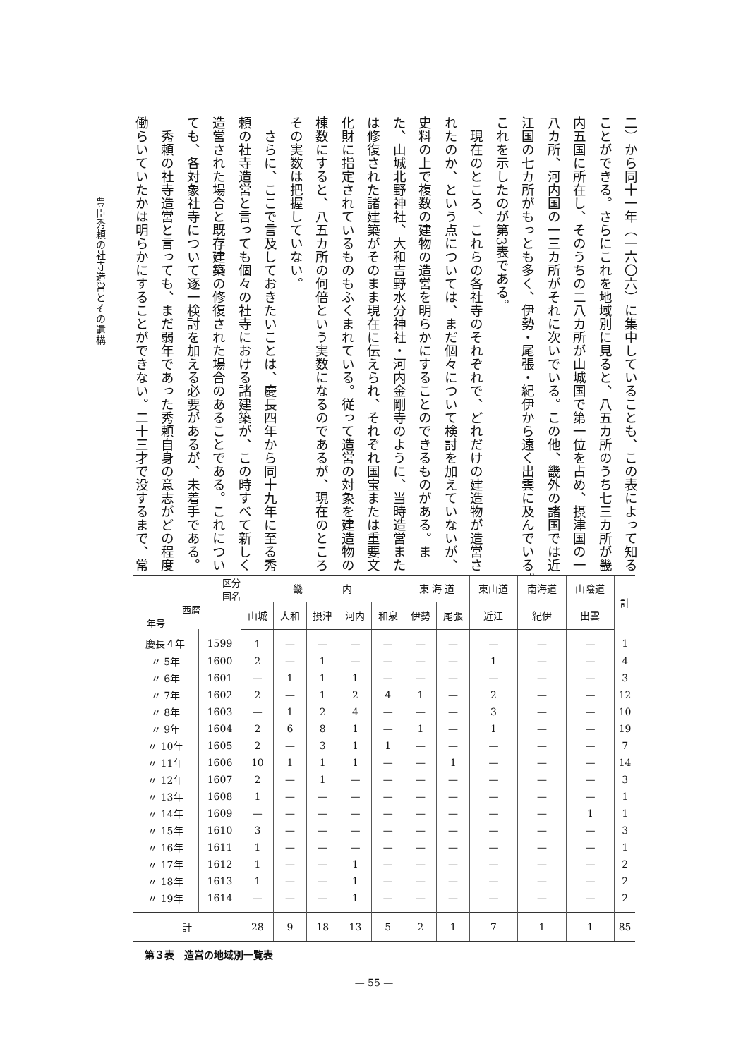二）から同十一年（一六〇六）に集中していることも、この表によって知る
ことができる。さらにこれを地域別に見ると、八五カ所のうち七三カ所が畿
内五国に所在し、そのうちの二八カ所が山城国で第一位を占め、摂津国の一
八カ所、河内国の一三カ所がそれに次いでいる。この他、畿外の諸国では近
江国の七カ所がもっとも多く、伊勢・尾張・紀伊から遠く出雲に及んでいる。
これを示したのが第3表である。
　現在のところ、これらの各社寺のそれぞれで、どれだけの建造物が造営さ
れたのか、という点については、まだ個々について検討を加えていないが、
史料の上で複数の建物の造営を明らかにすることのできるものがある。ま
た、山城北野神社、大和吉野水分神社・河内金剛寺のように、当時造営また
は修復された諸建築がそのまま現在に伝えられ、それぞれ国宝または重要文
化財に指定されているものもふくまれている。従って造営の対象を建造物の
棟数にすると、八五カ所の何倍という実数になるのであるが、現在のところ
その実数は把握していない。
　さらに、ここで言及しておきたいことは、慶長四年から同十九年に至る秀
頼の社寺造営と言っても個々の社寺における諸建築が、この時すべて新しく
造営された場合と既存建築の修復された場合のあることである。これについ
ても、各対象社寺について逐一検討を加える必要があるが、未着手である。
　秀頼の社寺造営と言っても、まだ弱年であった秀頼自身の意志がどの程度
働らいていたかは明らかにすることができない。二十三才で没するまで、常
豊臣秀頼の社寺造営とその遺構
| 区分 国名 西暦 年号 | | 畿 内 | | | | | 東 海 道 | | 東山道 | 南海道 | 山陰道 | 計 |
| --- | --- | --- | --- | --- | --- | --- | --- | --- | --- | --- | --- | --- |
| | | 山城 | 大和 | 摂津 | 河内 | 和泉 | 伊勢 | 尾張 | 近江 | 紀伊 | 出雲 | |
| 慶長４年 | 1599 | 1 | — | — | — | — | — | — | — | — | — | 1 |
| 〃 5年 | 1600 | 2 | — | 1 | — | — | — | — | 1 | — | — | 4 |
| 〃 6年 | 1601 | — | 1 | 1 | 1 | — | — | — | — | — | — | 3 |
| 〃 7年 | 1602 | 2 | — | 1 | 2 | 4 | 1 | — | 2 | — | — | 12 |
| 〃 8年 | 1603 | — | 1 | 2 | 4 | — | — | — | 3 | — | — | 10 |
| 〃 9年 | 1604 | 2 | 6 | 8 | 1 | — | 1 | — | 1 | — | — | 19 |
| 〃 10年 | 1605 | 2 | — | 3 | 1 | 1 | — | — | — | — | — | 7 |
| 〃 11年 | 1606 | 10 | 1 | 1 | 1 | — | — | 1 | — | — | — | 14 |
| 〃 12年 | 1607 | 2 | — | 1 | — | — | — | — | — | — | — | 3 |
| 〃 13年 | 1608 | 1 | — | — | — | — | — | — | — | — | — | 1 |
| 〃 14年 | 1609 | — | — | — | — | — | — | — | — | — | 1 | 1 |
| 〃 15年 | 1610 | 3 | — | — | — | — | — | — | — | — | — | 3 |
| 〃 16年 | 1611 | 1 | — | — | — | — | — | — | — | — | — | 1 |
| 〃 17年 | 1612 | 1 | — | — | 1 | — | — | — | — | — | — | 2 |
| 〃 18年 | 1613 | 1 | — | — | 1 | — | — | — | — | — | — | 2 |
| 〃 19年 | 1614 | — | — | — | 1 | — | — | — | — | — | — | 2 |
| 計 | | 28 | 9 | 18 | 13 | 5 | 2 | 1 | 7 | 1 | 1 | 85 |
第３表　造営の地域別一覧表
— 55 —